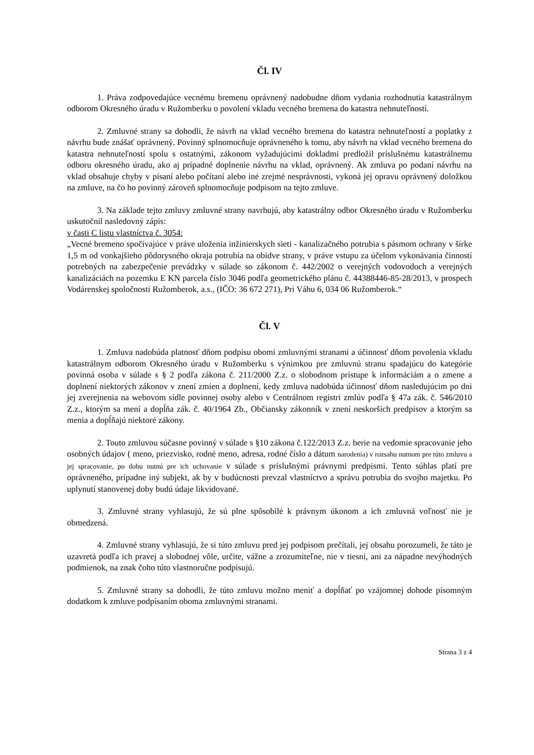Čl. IV
1. Práva zodpovedajúce vecnému bremenu oprávnený nadobudne dňom vydania rozhodnutia katastrálnym odborom Okresného úradu v Ružomberku o povolení vkladu vecného bremena do katastra nehnuteľností.
2. Zmluvné strany sa dohodli, že návrh na vklad vecného bremena do katastra nehnuteľností a poplatky z návrhu bude znášať oprávnený. Povinný splnomocňuje oprávneného k tomu, aby návrh na vklad vecného bremena do katastra nehnuteľností spolu s ostatnými, zákonom vyžadujúcimi dokladmi predložil príslušnému katastrálnemu odboru okresného úradu, ako aj prípadné doplnenie návrhu na vklad, oprávnený. Ak zmluva po podaní návrhu na vklad obsahuje chyby v písaní alebo počítaní alebo iné zrejmé nesprávnosti, vykoná jej opravu oprávnený doložkou na zmluve, na čo ho povinný zároveň splnomocňuje podpisom na tejto zmluve.
3. Na základe tejto zmluvy zmluvné strany navrhujú, aby katastrálny odbor Okresného úradu v Ružomberku uskutočnil nasledovný zápis:
v časti C listu vlastníctva č. 3054:
„Vecné bremeno spočívajúce v práve uloženia inžinierskych sieti - kanalizačného potrubia s pásmom ochrany v šírke 1,5 m od vonkajšieho pôdorysného okraja potrubia na obidve strany, v práve vstupu za účelom vykonávania činností potrebných na zabezpečenie prevádzky v súlade so zákonom č. 442/2002 o verejných vodovodoch a verejných kanalizáciách na pozemku E KN parcela číslo 3046 podľa geometrického plánu č. 44388446-85-28/2013, v prospech Vodárenskej spoločnosti Ružomberok, a.s., (IČO: 36 672 271), Pri Váhu 6, 034 06 Ružomberok.“
Čl. V
1. Zmluva nadobúda platnosť dňom podpisu obomi zmluvnými stranami a účinnosť dňom povolenia vkladu katastrálnym odborom Okresného úradu v Ružomberku s výnimkou pre zmluvnú stranu spadajúcu do kategórie povinná osoba v súlade s § 2 podľa zákona č. 211/2000 Z.z. o slobodnom prístupe k informáciám a o zmene a doplnení niektorých zákonov v znení zmien a doplnení, kedy zmluva nadobúda účinnosť dňom nasledujúcim po dni jej zverejnenia na webovom sídle povinnej osoby alebo v Centrálnom registri zmlúv podľa § 47a zák. č. 546/2010 Z.z., ktorým sa mení a dopĺňa zák. č. 40/1964 Zb., Občiansky zákonník v znení neskorších predpisov a ktorým sa menia a dopĺňajú niektoré zákony.
2. Touto zmluvou súčasne povinný v súlade s §10 zákona č.122/2013 Z.z. berie na vedomie spracovanie jeho osobných údajov ( meno, priezvisko, rodné meno, adresa, rodné číslo a dátum narodenia) v rozsahu nutnom pre túto zmluvu a jej spracovanie, po dobu nutnú pre ich uchovanie v súlade s príslušnými právnymi predpismi. Tento súhlas platí pre oprávneného, prípadne iný subjekt, ak by v budúcnosti prevzal vlastníctvo a správu potrubia do svojho majetku. Po uplynutí stanovenej doby budú údaje likvidované.
3. Zmluvné strany vyhlasujú, že sú plne spôsobilé k právnym úkonom a ich zmluvná voľnosť nie je obmedzená.
4. Zmluvné strany vyhlasujú, že si túto zmluvu pred jej podpisom prečítali, jej obsahu porozumeli, že táto je uzavretá podľa ich pravej a slobodnej vôle, určite, vážne a zrozumiteľne, nie v tiesni, ani za nápadne nevýhodných podmienok, na znak čoho túto vlastnoručne podpisujú.
5. Zmluvné strany sa dohodli, že túto zmluvu možno meniť a dopĺňať po vzájomnej dohode písomným dodatkom k zmluve podpísaním oboma zmluvnými stranami.
Strana 3 z 4